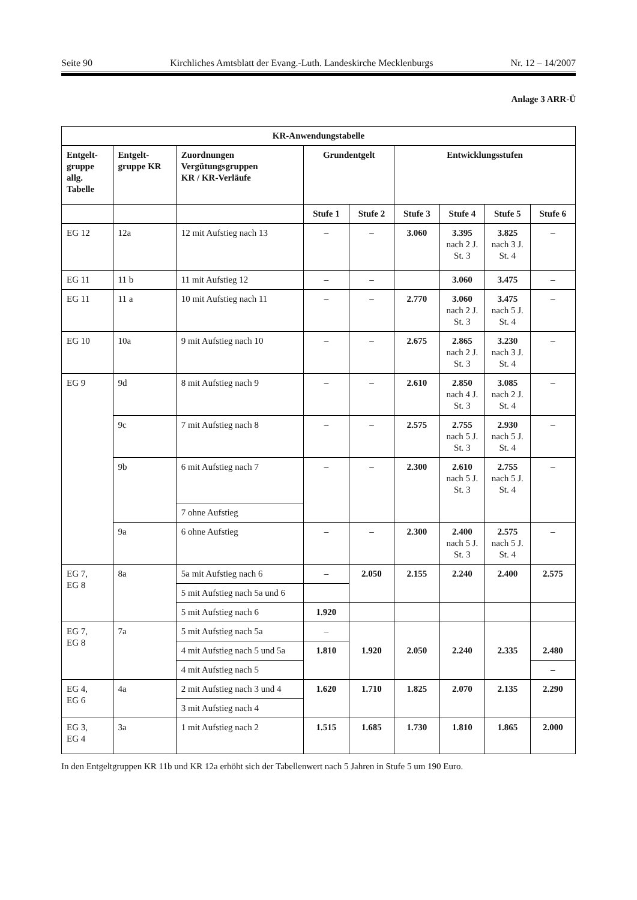Seite 90 Kirchliches Amtsblatt der Evang.-Luth. Landeskirche Mecklenburgs Nr. 12 – 14/2007
Anlage 3 ARR-Ü
| KR-Anwendungstabelle | | | | | | | | |
| --- | --- | --- | --- | --- | --- | --- | --- | --- |
| Entgelt- gruppe allg. Tabelle | Entgelt- gruppe KR | Zuordnungen Vergütungsgruppen KR / KR-Verläufe | Grundentgelt | | Entwicklungsstufen | | | |
| | | | Stufe 1 | Stufe 2 | Stufe 3 | Stufe 4 | Stufe 5 | Stufe 6 |
| EG 12 | 12a | 12 mit Aufstieg nach 13 | – | – | 3.060 | 3.395 nach 2 J. St. 3 | 3.825 nach 3 J. St. 4 | – |
| EG 11 | 11 b | 11 mit Aufstieg 12 | – | – | | 3.060 | 3.475 | – |
| EG 11 | 11 a | 10 mit Aufstieg nach 11 | – | – | 2.770 | 3.060 nach 2 J. St. 3 | 3.475 nach 5 J. St. 4 | – |
| EG 10 | 10a | 9 mit Aufstieg nach 10 | – | – | 2.675 | 2.865 nach 2 J. St. 3 | 3.230 nach 3 J. St. 4 | – |
| EG 9 | 9d | 8 mit Aufstieg nach 9 | – | – | 2.610 | 2.850 nach 4 J. St. 3 | 3.085 nach 2 J. St. 4 | – |
| | 9c | 7 mit Aufstieg nach 8 | – | – | 2.575 | 2.755 nach 5 J. St. 3 | 2.930 nach 5 J. St. 4 | – |
| | 9b | 6 mit Aufstieg nach 7 | – | – | 2.300 | 2.610 nach 5 J. St. 3 | 2.755 nach 5 J. St. 4 | – |
| | | 7 ohne Aufstieg | | | | | | |
| | 9a | 6 ohne Aufstieg | – | – | 2.300 | 2.400 nach 5 J. St. 3 | 2.575 nach 5 J. St. 4 | – |
| EG 7, EG 8 | 8a | 5a mit Aufstieg nach 6 | – | 2.050 | 2.155 | 2.240 | 2.400 | 2.575 |
| | | 5 mit Aufstieg nach 5a und 6 | | | | | | |
| | | 5 mit Aufstieg nach 6 | 1.920 | | | | | |
| EG 7, EG 8 | 7a | 5 mit Aufstieg nach 5a | – | 1.920 | 2.050 | 2.240 | 2.335 | 2.480 |
| | | 4 mit Aufstieg nach 5 und 5a | 1.810 | | | | | |
| | | 4 mit Aufstieg nach 5 | | | | | | – |
| EG 4, EG 6 | 4a | 2 mit Aufstieg nach 3 und 4 | 1.620 | 1.710 | 1.825 | 2.070 | 2.135 | 2.290 |
| | | 3 mit Aufstieg nach 4 | | | | | | |
| EG 3, EG 4 | 3a | 1 mit Aufstieg nach 2 | 1.515 | 1.685 | 1.730 | 1.810 | 1.865 | 2.000 |
In den Entgeltgruppen KR 11b und KR 12a erhöht sich der Tabellenwert nach 5 Jahren in Stufe 5 um 190 Euro.